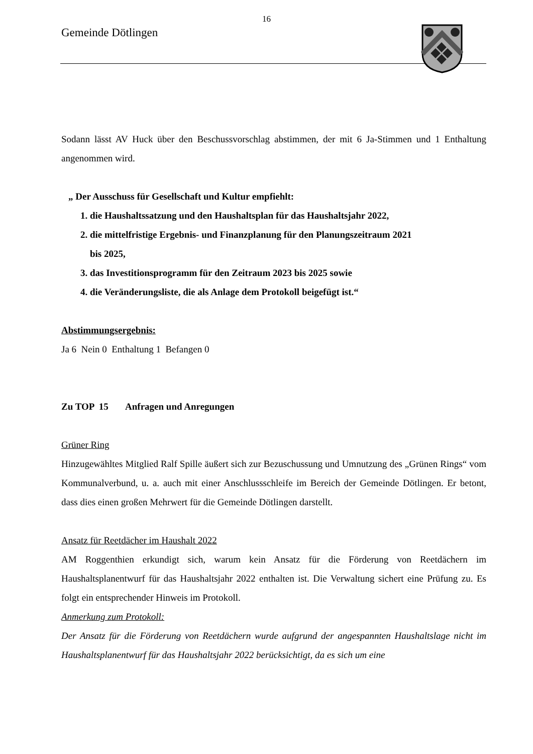16
Gemeinde Dötlingen
Sodann lässt AV Huck über den Beschussvorschlag abstimmen, der mit 6 Ja-Stimmen und 1 Enthaltung angenommen wird.
„ Der Ausschuss für Gesellschaft und Kultur empfiehlt:
1. die Haushaltssatzung und den Haushaltsplan für das Haushaltsjahr 2022,
2. die mittelfristige Ergebnis- und Finanzplanung für den Planungszeitraum 2021
bis 2025,
3. das Investitionsprogramm für den Zeitraum 2023 bis 2025 sowie
4. die Veränderungsliste, die als Anlage dem Protokoll beigefügt ist.“
Abstimmungsergebnis:
Ja 6 Nein 0 Enthaltung 1 Befangen 0
Zu TOP 15 Anfragen und Anregungen
Grüner Ring
Hinzugewähltes Mitglied Ralf Spille äußert sich zur Bezuschussung und Umnutzung des „Grünen Rings“ vom Kommunalverbund, u. a. auch mit einer Anschlussschleife im Bereich der Gemeinde Dötlingen. Er betont, dass dies einen großen Mehrwert für die Gemeinde Dötlingen darstellt.
Ansatz für Reetdächer im Haushalt 2022
AM Roggenthien erkundigt sich, warum kein Ansatz für die Förderung von Reetdächern im Haushaltsplanentwurf für das Haushaltsjahr 2022 enthalten ist. Die Verwaltung sichert eine Prüfung zu. Es folgt ein entsprechender Hinweis im Protokoll.
Anmerkung zum Protokoll:
Der Ansatz für die Förderung von Reetdächern wurde aufgrund der angespannten Haushaltslage nicht im Haushaltsplanentwurf für das Haushaltsjahr 2022 berücksichtigt, da es sich um eine